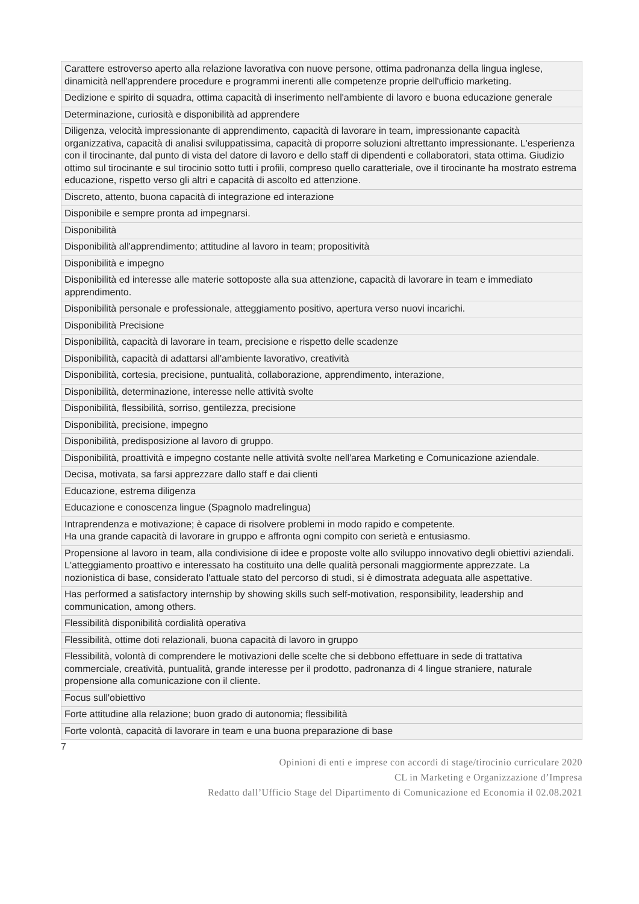| Carattere estroverso aperto alla relazione lavorativa con nuove persone, ottima padronanza della lingua inglese, dinamicità nell'apprendere procedure e programmi inerenti alle competenze proprie dell'ufficio marketing. |
| Dedizione e spirito di squadra, ottima capacità di inserimento nell'ambiente di lavoro e buona educazione generale |
| Determinazione, curiosità e disponibilità ad apprendere |
| Diligenza, velocità impressionante di apprendimento, capacità di lavorare in team, impressionante capacità organizzativa, capacità di analisi sviluppatissima, capacità di proporre soluzioni altrettanto impressionante. L'esperienza con il tirocinante, dal punto di vista del datore di lavoro e dello staff di dipendenti e collaboratori, stata ottima. Giudizio ottimo sul tirocinante e sul tirocinio sotto tutti i profili, compreso quello caratteriale, ove il tirocinante ha mostrato estrema educazione, rispetto verso gli altri e capacità di ascolto ed attenzione. |
| Discreto, attento, buona capacità di integrazione ed interazione |
| Disponibile e sempre pronta ad impegnarsi. |
| Disponibilità |
| Disponibilità all'apprendimento; attitudine al lavoro in team; propositività |
| Disponibilità e impegno |
| Disponibilità ed interesse alle materie sottoposte alla sua attenzione, capacità di lavorare in team e immediato apprendimento. |
| Disponibilità personale e professionale, atteggiamento positivo, apertura verso nuovi incarichi. |
| Disponibilità Precisione |
| Disponibilità, capacità di lavorare in team, precisione e rispetto delle scadenze |
| Disponibilità, capacità di adattarsi all'ambiente lavorativo, creatività |
| Disponibilità, cortesia, precisione, puntualità, collaborazione, apprendimento, interazione, |
| Disponibilità, determinazione, interesse nelle attività svolte |
| Disponibilità, flessibilità, sorriso, gentilezza, precisione |
| Disponibilità, precisione, impegno |
| Disponibilità, predisposizione al lavoro di gruppo. |
| Disponibilità, proattività e impegno costante nelle attività svolte nell'area Marketing e Comunicazione aziendale. |
| Decisa, motivata, sa farsi apprezzare dallo staff e dai clienti |
| Educazione, estrema diligenza |
| Educazione e conoscenza lingue (Spagnolo madrelingua) |
| Intraprendenza e motivazione; è capace di risolvere problemi in modo rapido e competente. Ha una grande capacità di lavorare in gruppo e affronta ogni compito con serietà e entusiasmo. |
| Propensione al lavoro in team, alla condivisione di idee e proposte volte allo sviluppo innovativo degli obiettivi aziendali. L'atteggiamento proattivo e interessato ha costituito una delle qualità personali maggiormente apprezzate. La nozionistica di base, considerato l'attuale stato del percorso di studi, si è dimostrata adeguata alle aspettative. |
| Has performed a satisfactory internship by showing skills such self-motivation, responsibility, leadership and communication, among others. |
| Flessibilità disponibilità cordialità operativa |
| Flessibilità, ottime doti relazionali, buona capacità di lavoro in gruppo |
| Flessibilità, volontà di comprendere le motivazioni delle scelte che si debbono effettuare in sede di trattativa commerciale, creatività, puntualità, grande interesse per il prodotto, padronanza di 4 lingue straniere, naturale propensione alla comunicazione con il cliente. |
| Focus sull'obiettivo |
| Forte attitudine alla relazione; buon grado di autonomia; flessibilità |
| Forte volontà, capacità di lavorare in team e una buona preparazione di base |
7
Opinioni di enti e imprese con accordi di stage/tirocinio curriculare 2020
CL in Marketing e Organizzazione d’Impresa
Redatto dall’Ufficio Stage del Dipartimento di Comunicazione ed Economia il 02.08.2021